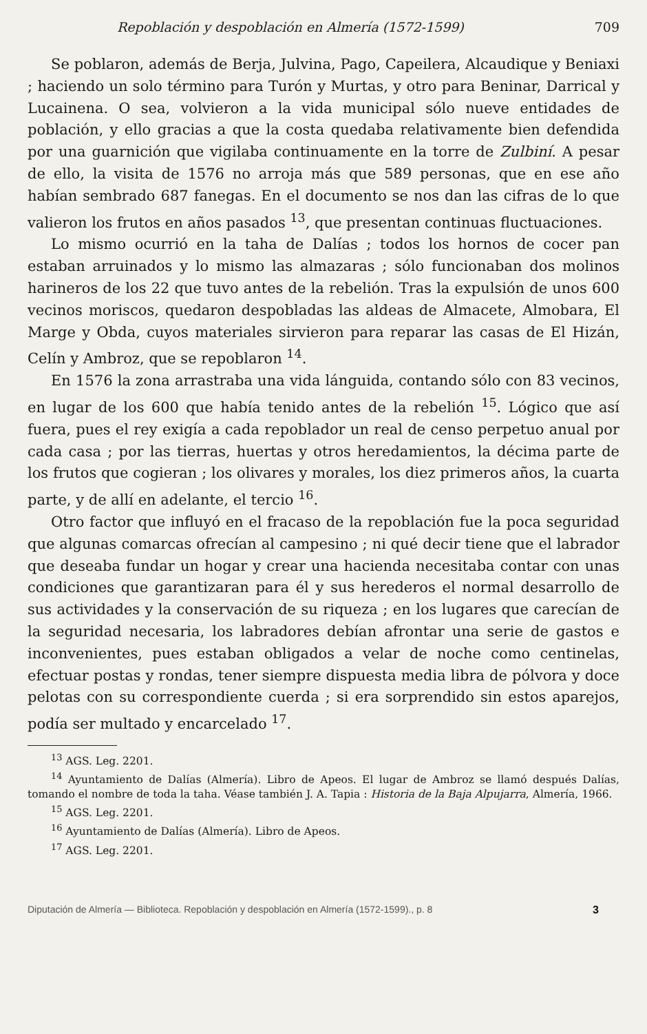Repoblación y despoblación en Almería (1572-1599) 709
Se poblaron, además de Berja, Julvina, Pago, Capeilera, Alcaudique y Beniaxi ; haciendo un solo término para Turón y Murtas, y otro para Beninar, Darrical y Lucainena. O sea, volvieron a la vida municipal sólo nueve entidades de población, y ello gracias a que la costa quedaba relativamente bien defendida por una guarnición que vigilaba continuamente en la torre de Zulbiní. A pesar de ello, la visita de 1576 no arroja más que 589 personas, que en ese año habían sembrado 687 fanegas. En el documento se nos dan las cifras de lo que valieron los frutos en años pasados <sup>13</sup>, que presentan continuas fluctuaciones.
Lo mismo ocurrió en la taha de Dalías ; todos los hornos de cocer pan estaban arruinados y lo mismo las almazaras ; sólo funcionaban dos molinos harineros de los 22 que tuvo antes de la rebelión. Tras la expulsión de unos 600 vecinos moriscos, quedaron despobladas las aldeas de Almacete, Almobara, El Marge y Obda, cuyos materiales sirvieron para reparar las casas de El Hizán, Celín y Ambroz, que se repoblaron <sup>14</sup>.
En 1576 la zona arrastraba una vida lánguida, contando sólo con 83 vecinos, en lugar de los 600 que había tenido antes de la rebelión <sup>15</sup>. Lógico que así fuera, pues el rey exigía a cada repoblador un real de censo perpetuo anual por cada casa ; por las tierras, huertas y otros heredamientos, la décima parte de los frutos que cogieran ; los olivares y morales, los diez primeros años, la cuarta parte, y de allí en adelante, el tercio <sup>16</sup>.
Otro factor que influyó en el fracaso de la repoblación fue la poca seguridad que algunas comarcas ofrecían al campesino ; ni qué decir tiene que el labrador que deseaba fundar un hogar y crear una hacienda necesitaba contar con unas condiciones que garantizaran para él y sus herederos el normal desarrollo de sus actividades y la conservación de su riqueza ; en los lugares que carecían de la seguridad necesaria, los labradores debían afrontar una serie de gastos e inconvenientes, pues estaban obligados a velar de noche como centinelas, efectuar postas y rondas, tener siempre dispuesta media libra de pólvora y doce pelotas con su correspondiente cuerda ; si era sorprendido sin estos aparejos, podía ser multado y encarcelado <sup>17</sup>.
<sup>13</sup> AGS. Leg. 2201.
<sup>14</sup> Ayuntamiento de Dalías (Almería). Libro de Apeos. El lugar de Ambroz se llamó después Dalías, tomando el nombre de toda la taha. Véase también J. A. Tapia : Historia de la Baja Alpujarra, Almería, 1966.
<sup>15</sup> AGS. Leg. 2201.
<sup>16</sup> Ayuntamiento de Dalías (Almería). Libro de Apeos.
<sup>17</sup> AGS. Leg. 2201.
Diputación de Almería — Biblioteca. Repoblación y despoblación en Almería (1572-1599)., p. 8 3